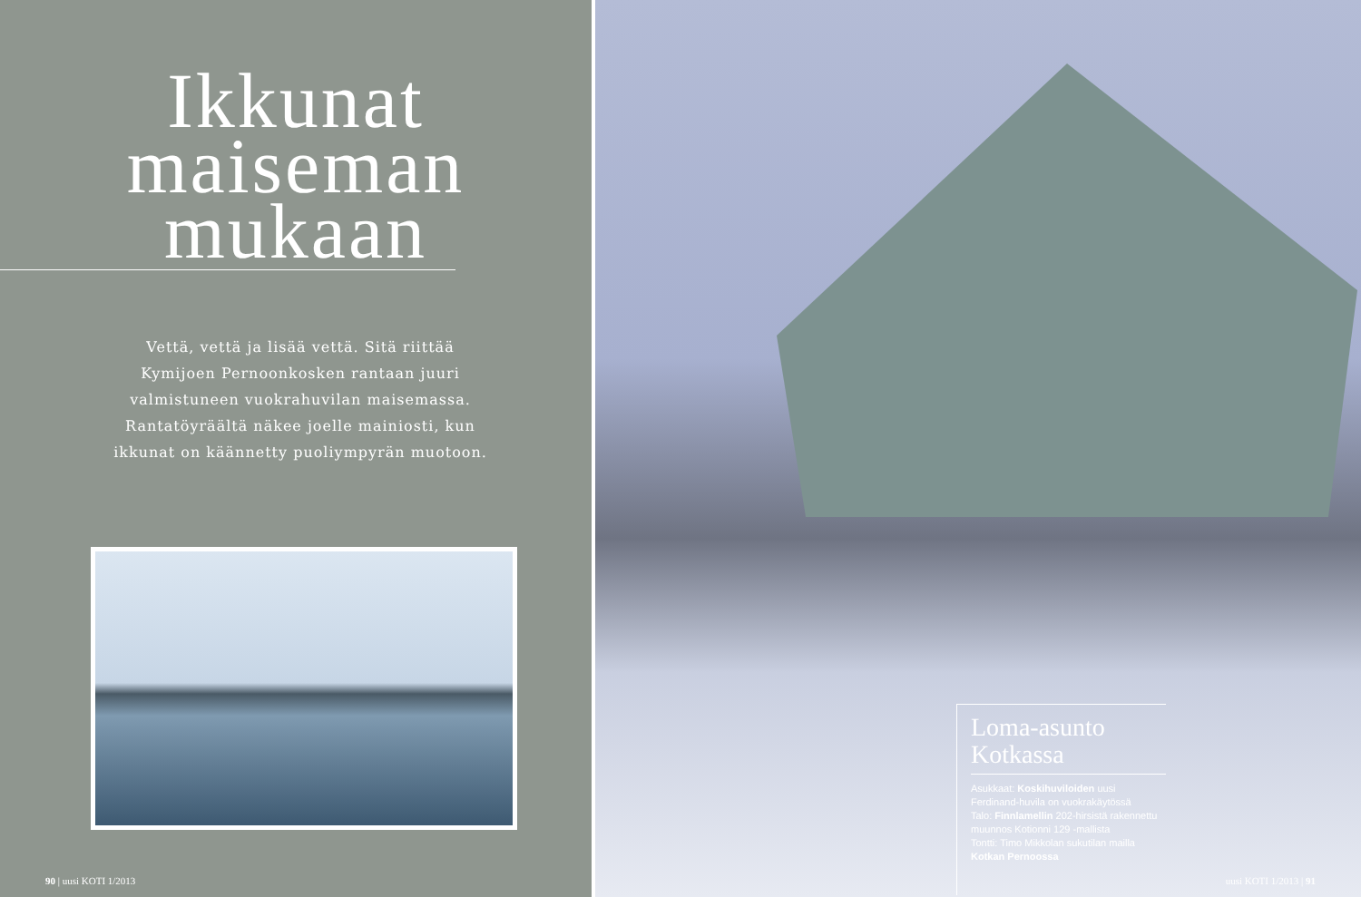Ikkunat
maiseman
mukaan
Vettä, vettä ja lisää vettä. Sitä riittää Kymijoen Pernoonkosken rantaan juuri valmistuneen vuokrahuvilan maisemassa. Rantatöyräältä näkee joelle mainiosti, kun ikkunat on käännetty puoliympyrän muotoon.
90 | uusi KOTI 1/2013
Loma-asunto Kotkassa
Asukkaat: Koskihuviloiden uusi Ferdinand-huvila on vuokrakäytössä
Talo: Finnlamellin 202-hirsistä rakennettu muunnos Kotionni 129 -mallista
Tontti: Timo Mikkolan sukutilan mailla Kotkan Pernoossa
uusi KOTI 1/2013 | 91